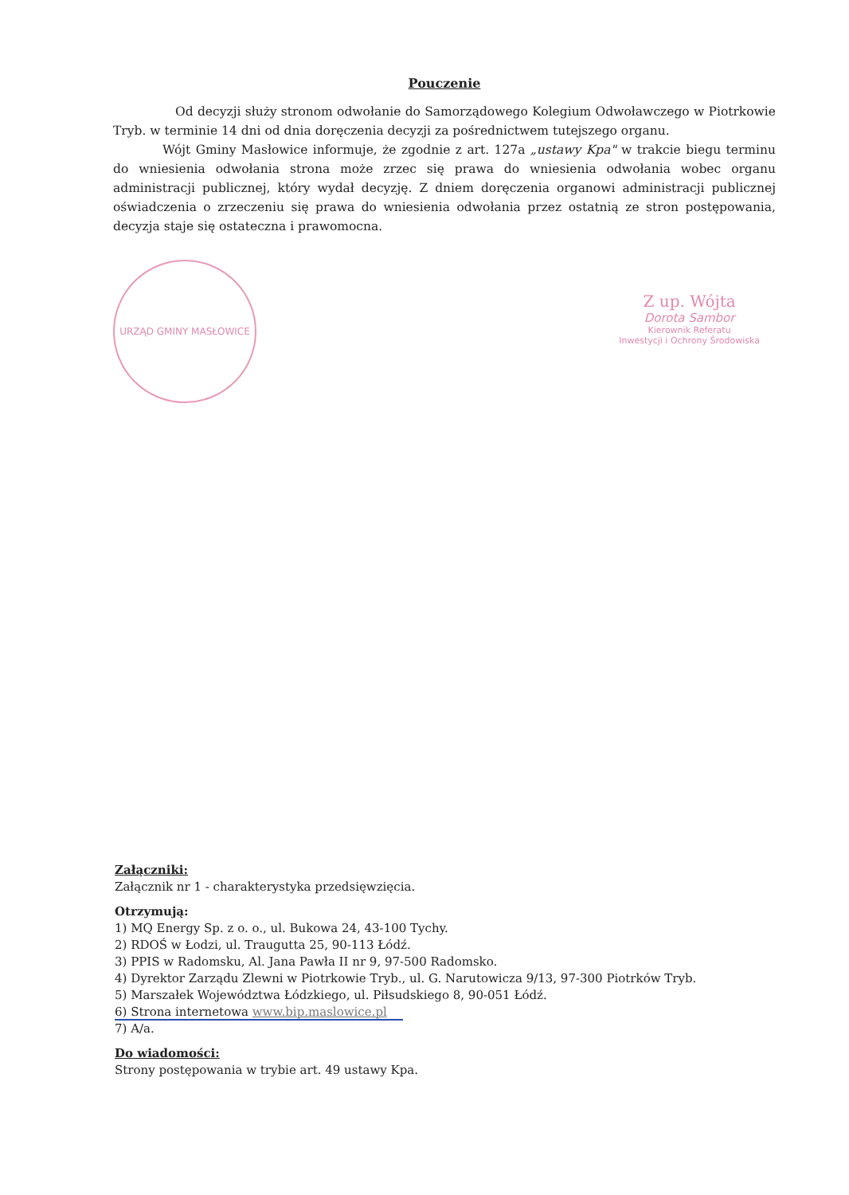Pouczenie
Od decyzji służy stronom odwołanie do Samorządowego Kolegium Odwoławczego w Piotrkowie Tryb. w terminie 14 dni od dnia doręczenia decyzji za pośrednictwem tutejszego organu.
Wójt Gminy Masłowice informuje, że zgodnie z art. 127a „ustawy Kpa" w trakcie biegu terminu do wniesienia odwołania strona może zrzec się prawa do wniesienia odwołania wobec organu administracji publicznej, który wydał decyzję. Z dniem doręczenia organowi administracji publicznej oświadczenia o zrzeczeniu się prawa do wniesienia odwołania przez ostatnią ze stron postępowania, decyzja staje się ostateczna i prawomocna.
URZĄD GMINY MASŁOWICE
Z up. Wójta
Dorota Sambor
Kierownik Referatu
Inwestycji i Ochrony Środowiska
Załączniki:
Załącznik nr 1 - charakterystyka przedsięwzięcia.
Otrzymują:
1) MQ Energy Sp. z o. o., ul. Bukowa 24, 43-100 Tychy.
2) RDOŚ w Łodzi, ul. Traugutta 25, 90-113 Łódź.
3) PPIS w Radomsku, Al. Jana Pawła II nr 9, 97-500 Radomsko.
4) Dyrektor Zarządu Zlewni w Piotrkowie Tryb., ul. G. Narutowicza 9/13, 97-300 Piotrków Tryb.
5) Marszałek Województwa Łódzkiego, ul. Piłsudskiego 8, 90-051 Łódź.
6) Strona internetowa www.bip.maslowice.pl
7) A/a.
Do wiadomości:
Strony postępowania w trybie art. 49 ustawy Kpa.